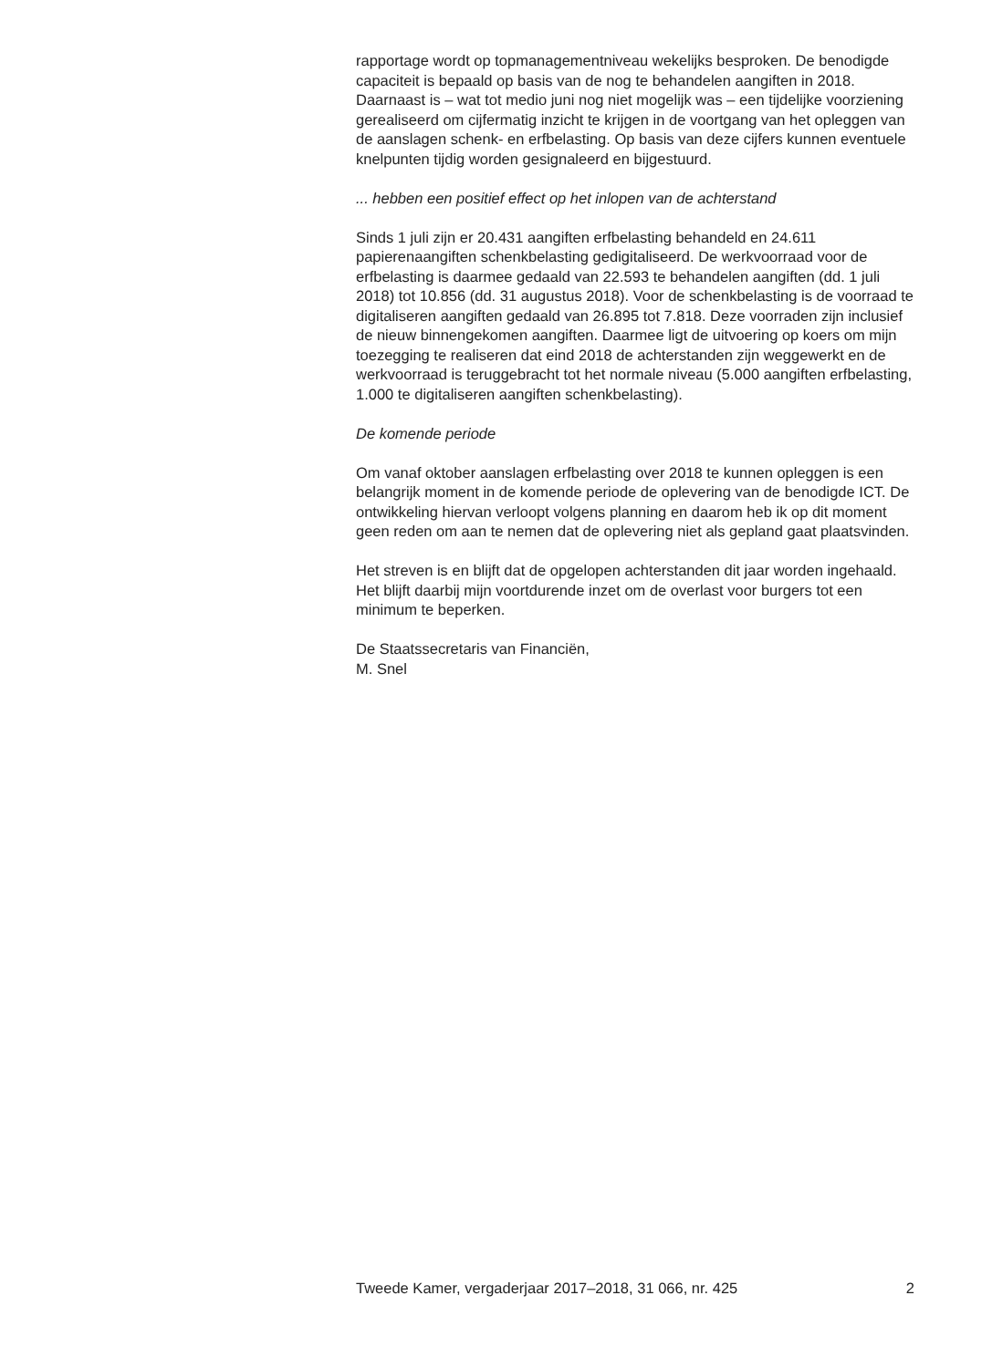rapportage wordt op topmanagementniveau wekelijks besproken. De benodigde capaciteit is bepaald op basis van de nog te behandelen aangiften in 2018. Daarnaast is – wat tot medio juni nog niet mogelijk was – een tijdelijke voorziening gerealiseerd om cijfermatig inzicht te krijgen in de voortgang van het opleggen van de aanslagen schenk- en erfbelasting. Op basis van deze cijfers kunnen eventuele knelpunten tijdig worden gesignaleerd en bijgestuurd.
... hebben een positief effect op het inlopen van de achterstand
Sinds 1 juli zijn er 20.431 aangiften erfbelasting behandeld en 24.611 papierenaangiften schenkbelasting gedigitaliseerd. De werkvoorraad voor de erfbelasting is daarmee gedaald van 22.593 te behandelen aangiften (dd. 1 juli 2018) tot 10.856 (dd. 31 augustus 2018). Voor de schenkbelasting is de voorraad te digitaliseren aangiften gedaald van 26.895 tot 7.818. Deze voorraden zijn inclusief de nieuw binnengekomen aangiften. Daarmee ligt de uitvoering op koers om mijn toezegging te realiseren dat eind 2018 de achterstanden zijn weggewerkt en de werkvoorraad is teruggebracht tot het normale niveau (5.000 aangiften erfbelasting, 1.000 te digitaliseren aangiften schenkbelasting).
De komende periode
Om vanaf oktober aanslagen erfbelasting over 2018 te kunnen opleggen is een belangrijk moment in de komende periode de oplevering van de benodigde ICT. De ontwikkeling hiervan verloopt volgens planning en daarom heb ik op dit moment geen reden om aan te nemen dat de oplevering niet als gepland gaat plaatsvinden.
Het streven is en blijft dat de opgelopen achterstanden dit jaar worden ingehaald. Het blijft daarbij mijn voortdurende inzet om de overlast voor burgers tot een minimum te beperken.
De Staatssecretaris van Financiën,
M. Snel
Tweede Kamer, vergaderjaar 2017–2018, 31 066, nr. 425 2